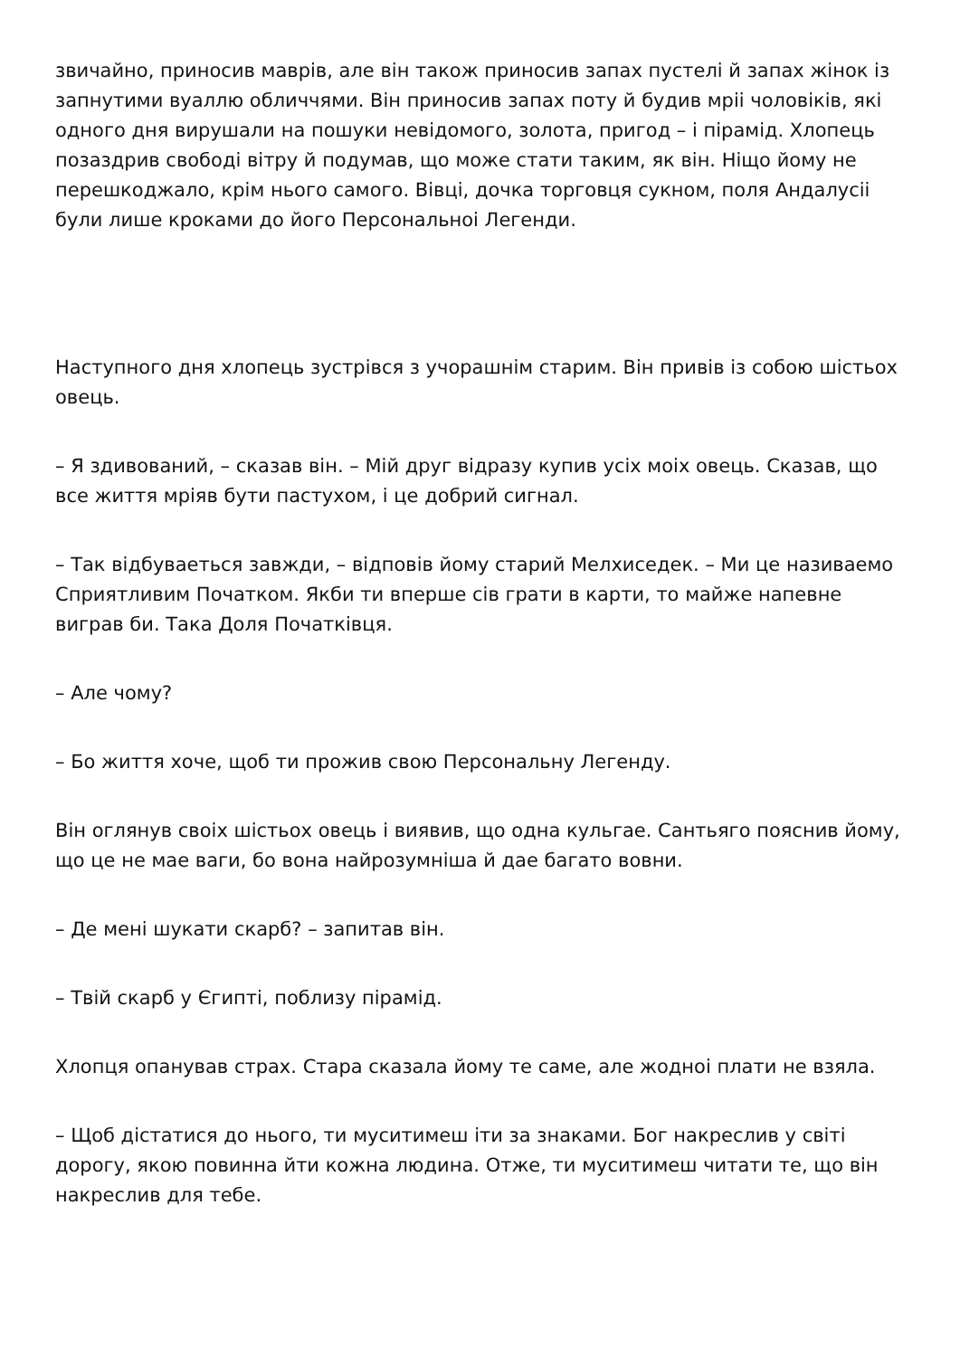звичайно, приносив маврів, але він також приносив запах пустелі й запах жінок із запнутими вуаллю обличчями. Він приносив запах поту й будив мріі чоловіків, які одного дня вирушали на пошуки невідомого, золота, пригод – і пірамід. Хлопець позаздрив свободі вітру й подумав, що може стати таким, як він. Ніщо йому не перешкоджало, крім нього самого. Вівці, дочка торговця сукном, поля Андалусіі були лише кроками до його Персональноі Легенди.
Наступного дня хлопець зустрівся з учорашнім старим. Він привів із собою шістьох овець.
– Я здивований, – сказав він. – Мій друг відразу купив усіх моіх овець. Сказав, що все життя мріяв бути пастухом, і це добрий сигнал.
– Так відбуваеться завжди, – відповів йому старий Мелхиседек. – Ми це називаемо Сприятливим Початком. Якби ти вперше сів грати в карти, то майже напевне виграв би. Така Доля Початківця.
– Але чому?
– Бо життя хоче, щоб ти прожив свою Персональну Легенду.
Він оглянув своіх шістьох овець і виявив, що одна кульгае. Сантьяго пояснив йому, що це не мае ваги, бо вона найрозумніша й дае багато вовни.
– Де мені шукати скарб? – запитав він.
– Твій скарб у Єгипті, поблизу пірамід.
Хлопця опанував страх. Стара сказала йому те саме, але жодноі плати не взяла.
– Щоб дістатися до нього, ти муситимеш іти за знаками. Бог накреслив у світі дорогу, якою повинна йти кожна людина. Отже, ти муситимеш читати те, що він накреслив для тебе.